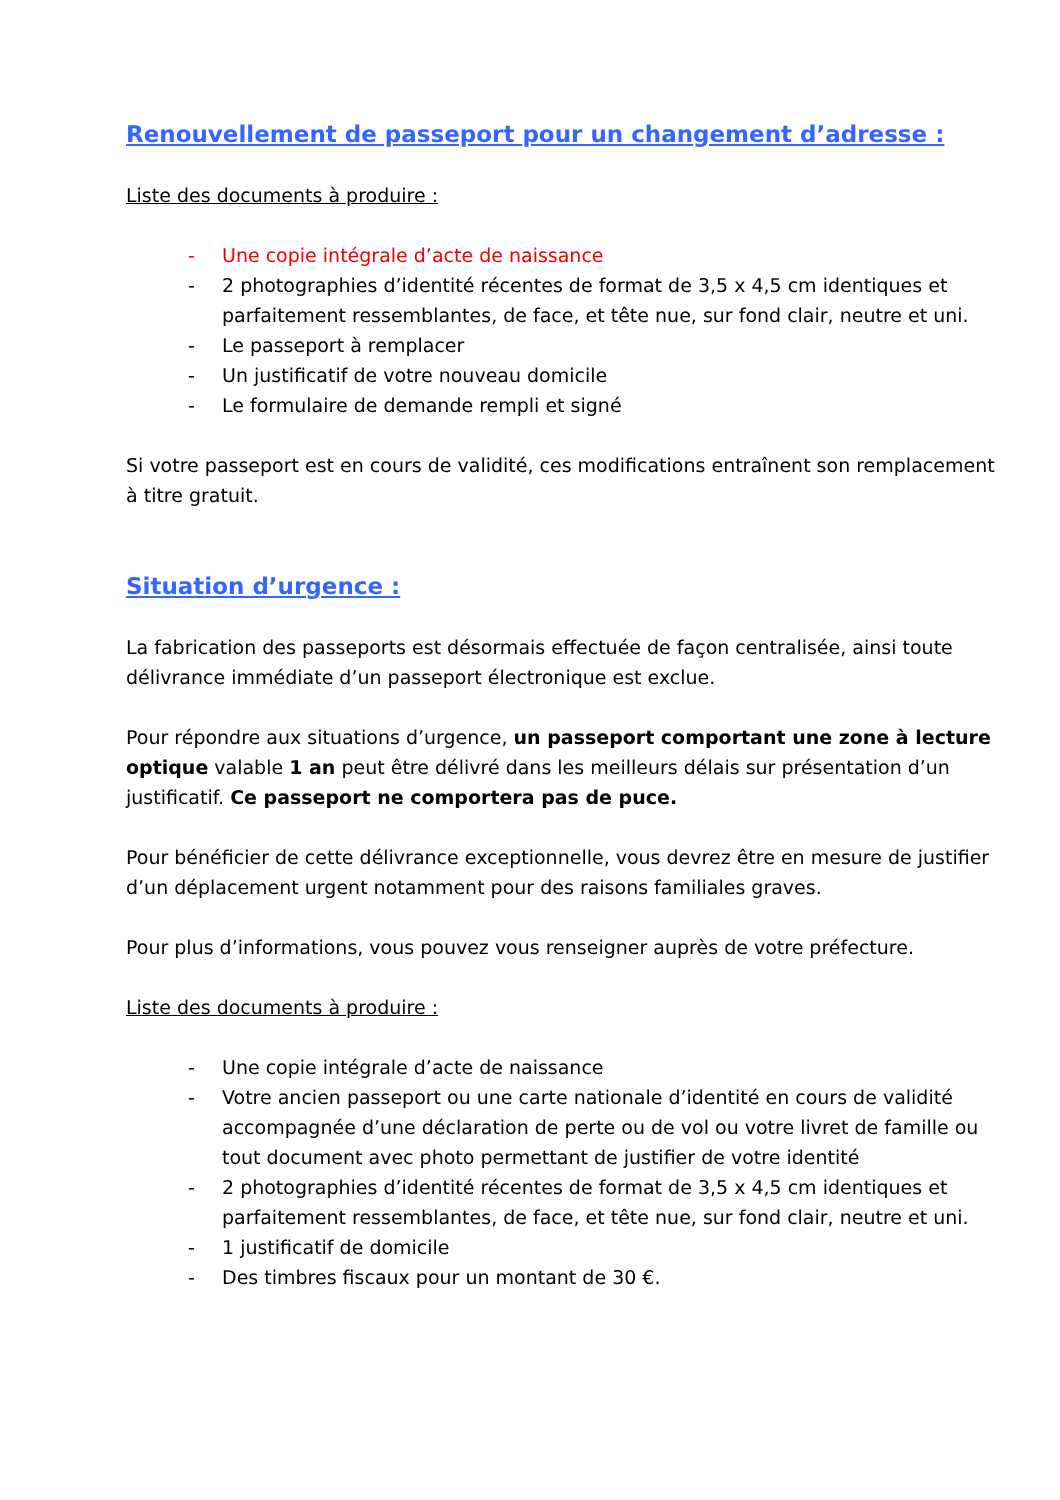Renouvellement de passeport pour un changement d’adresse :
Liste des documents à produire :
- Une copie intégrale d’acte de naissance
- 2 photographies d’identité récentes de format de 3,5 x 4,5 cm identiques et parfaitement ressemblantes, de face, et tête nue, sur fond clair, neutre et uni.
- Le passeport à remplacer
- Un justificatif de votre nouveau domicile
- Le formulaire de demande rempli et signé
Si votre passeport est en cours de validité, ces modifications entraînent son remplacement à titre gratuit.
Situation d’urgence :
La fabrication des passeports est désormais effectuée de façon centralisée, ainsi toute délivrance immédiate d’un passeport électronique est exclue.
Pour répondre aux situations d’urgence, un passeport comportant une zone à lecture optique valable 1 an peut être délivré dans les meilleurs délais sur présentation d’un justificatif. Ce passeport ne comportera pas de puce.
Pour bénéficier de cette délivrance exceptionnelle, vous devrez être en mesure de justifier d’un déplacement urgent notamment pour des raisons familiales graves.
Pour plus d’informations, vous pouvez vous renseigner auprès de votre préfecture.
Liste des documents à produire :
- Une copie intégrale d’acte de naissance
- Votre ancien passeport ou une carte nationale d’identité en cours de validité accompagnée d’une déclaration de perte ou de vol ou votre livret de famille ou tout document avec photo permettant de justifier de votre identité
- 2 photographies d’identité récentes de format de 3,5 x 4,5 cm identiques et parfaitement ressemblantes, de face, et tête nue, sur fond clair, neutre et uni.
- 1 justificatif de domicile
- Des timbres fiscaux pour un montant de 30 €.